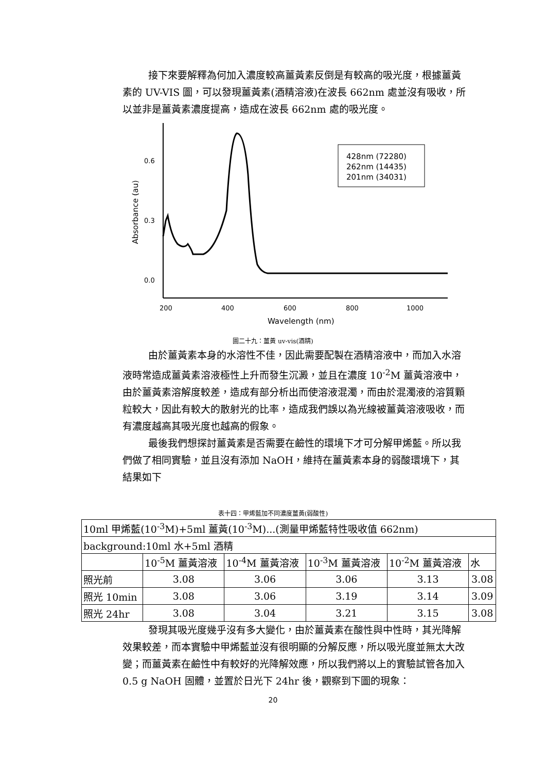接下來要解釋為何加入濃度較高薑黃素反倒是有較高的吸光度，根據薑黃素的 UV-VIS 圖，可以發現薑黃素(酒精溶液)在波長 662nm 處並沒有吸收，所以並非是薑黃素濃度提高，造成在波長 662nm 處的吸光度。
0.6
0.3
0.0
200
400
600
800
1000
Wavelength (nm)
Absorbance (au)
428nm (72280)
262nm (14435)
201nm (34031)
圖二十九：薑黃 uv-vis(酒精)
由於薑黃素本身的水溶性不佳，因此需要配製在酒精溶液中，而加入水溶液時常造成薑黃素溶液極性上升而發生沉澱，並且在濃度 10<sup>-2</sup>M 薑黃溶液中，由於薑黃素溶解度較差，造成有部分析出而使溶液混濁，而由於混濁液的溶質顆粒較大，因此有較大的散射光的比率，造成我們誤以為光線被薑黃溶液吸收，而有濃度越高其吸光度也越高的假象。
最後我們想探討薑黃素是否需要在鹼性的環境下才可分解甲烯藍。所以我們做了相同實驗，並且沒有添加 NaOH，維持在薑黃素本身的弱酸環境下，其結果如下
表十四：甲烯藍加不同濃度薑黃(弱酸性)
| 10ml 甲烯藍(10<sup>-3</sup>M)+5ml 薑黃(10<sup>-3</sup>M)...(測量甲烯藍特性吸收值 662nm) | | | | | |
| background:10ml 水+5ml 酒精 | | | | | |
| | 10<sup>-5</sup>M 薑黃溶液 | 10<sup>-4</sup>M 薑黃溶液 | 10<sup>-3</sup>M 薑黃溶液 | 10<sup>-2</sup>M 薑黃溶液 | 水 |
| 照光前 | 3.08 | 3.06 | 3.06 | 3.13 | 3.08 |
| 照光 10min | 3.08 | 3.06 | 3.19 | 3.14 | 3.09 |
| 照光 24hr | 3.08 | 3.04 | 3.21 | 3.15 | 3.08 |
發現其吸光度幾乎沒有多大變化，由於薑黃素在酸性與中性時，其光降解效果較差，而本實驗中甲烯藍並沒有很明顯的分解反應，所以吸光度並無太大改變；而薑黃素在鹼性中有較好的光降解效應，所以我們將以上的實驗試管各加入 0.5 g NaOH 固體，並置於日光下 24hr 後，觀察到下圖的現象：
20